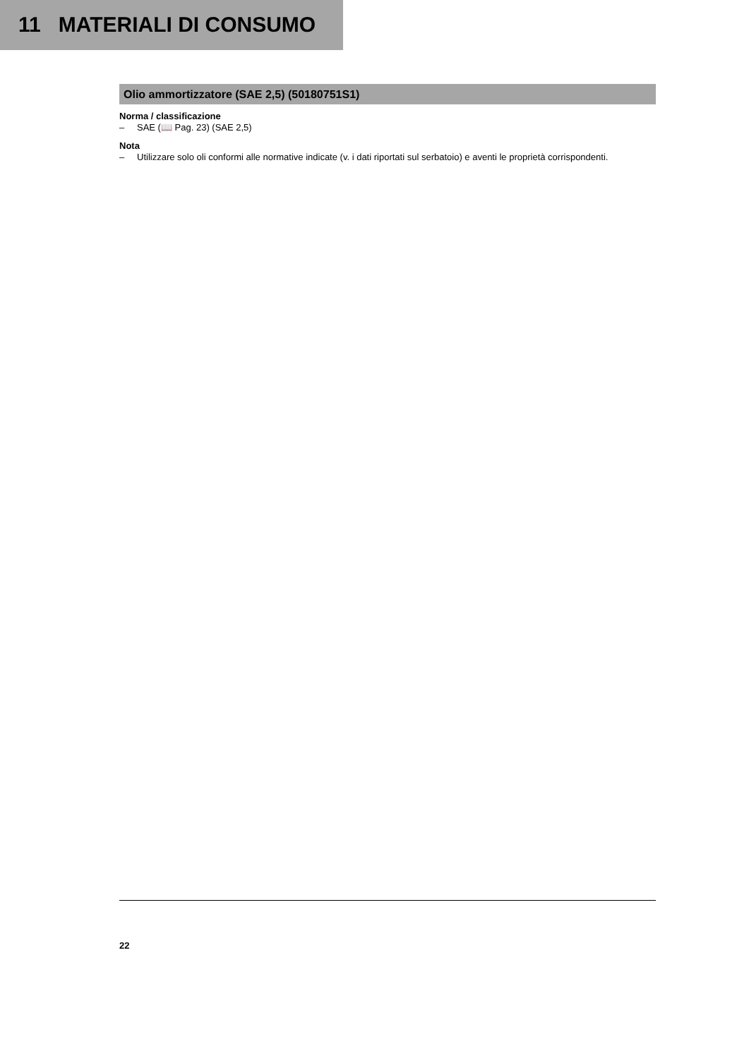11 MATERIALI DI CONSUMO
Olio ammortizzatore (SAE 2,5) (50180751S1)
Norma / classificazione
– SAE (📖 Pag. 23) (SAE 2,5)
Nota
– Utilizzare solo oli conformi alle normative indicate (v. i dati riportati sul serbatoio) e aventi le proprietà corrispondenti.
22